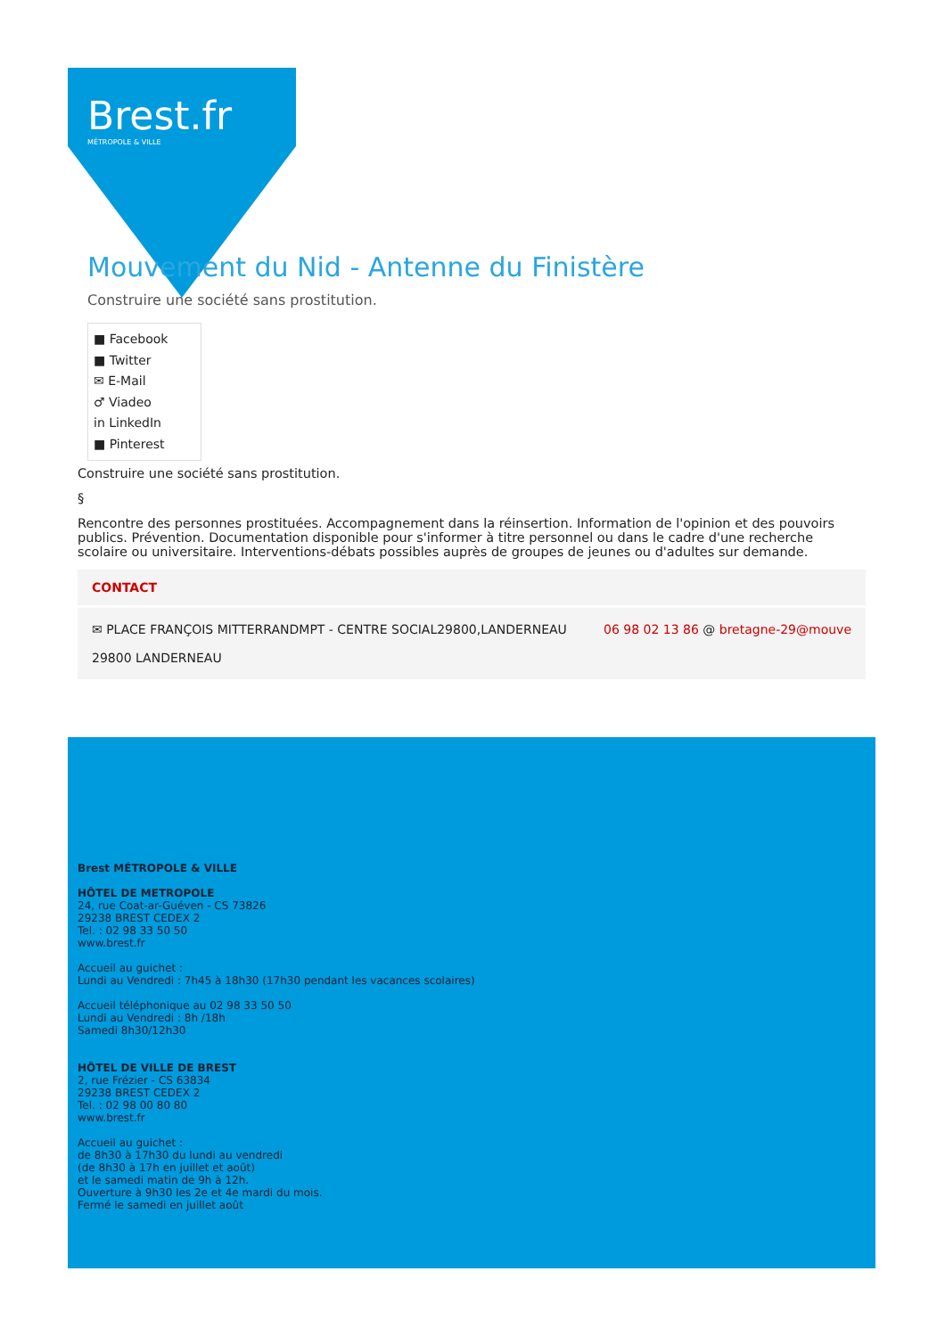Brest.fr
MÉTROPOLE & VILLE
Mouvement du Nid - Antenne du Finistère
Construire une société sans prostitution.
■ Facebook
■ Twitter
✉ E-Mail
♂ Viadeo
in LinkedIn
■ Pinterest
Construire une société sans prostitution.
§
Rencontre des personnes prostituées. Accompagnement dans la réinsertion. Information de l'opinion et des pouvoirs publics. Prévention. Documentation disponible pour s'informer à titre personnel ou dans le cadre d'une recherche scolaire ou universitaire. Interventions-débats possibles auprès de groupes de jeunes ou d'adultes sur demande.
CONTACT
✉ PLACE FRANÇOIS MITTERRANDMPT - CENTRE SOCIAL29800,LANDERNEAU
29800 LANDERNEAU
06 98 02 13 86 @ bretagne-29@mouve
Brest MÉTROPOLE & VILLE
HÔTEL DE METROPOLE
24, rue Coat-ar-Guéven - CS 73826
29238 BREST CEDEX 2
Tel. : 02 98 33 50 50
www.brest.fr
Accueil au guichet :
Lundi au Vendredi : 7h45 à 18h30 (17h30 pendant les vacances scolaires)
Accueil téléphonique au 02 98 33 50 50
Lundi au Vendredi : 8h /18h
Samedi 8h30/12h30
HÔTEL DE VILLE DE BREST
2, rue Frézier - CS 63834
29238 BREST CEDEX 2
Tel. : 02 98 00 80 80
www.brest.fr
Accueil au guichet :
de 8h30 à 17h30 du lundi au vendredi
(de 8h30 à 17h en juillet et août)
et le samedi matin de 9h à 12h.
Ouverture à 9h30 les 2e et 4e mardi du mois.
Fermé le samedi en juillet août